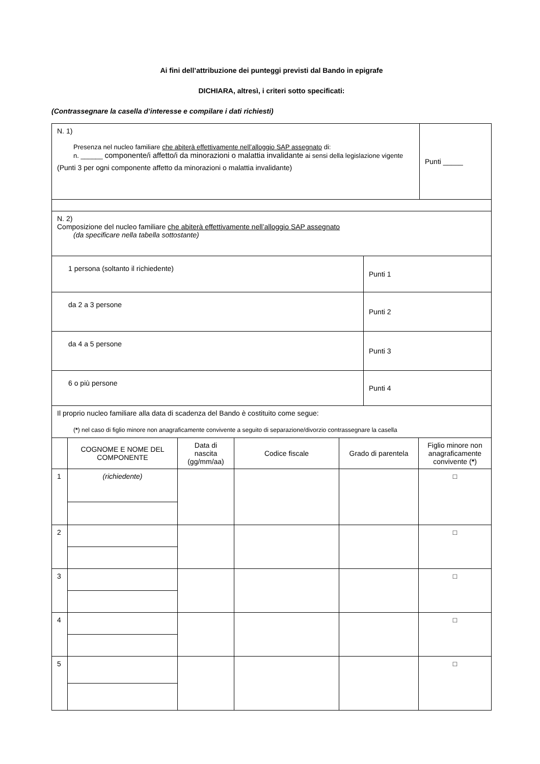Ai fini dell’attribuzione dei punteggi previsti dal Bando in epigrafe
DICHIARA, altresì, i criteri sotto specificati:
(Contrassegnare la casella d’interesse e compilare i dati richiesti)
| N. 1) Presenza nel nucleo familiare che abiterà effettivamente nell’alloggio SAP assegnato di: n. ______ componente/i affetto/i da minorazioni o malattia invalidante ai sensi della legislazione vigente (Punti 3 per ogni componente affetto da minorazioni o malattia invalidante) | Punti _____ |
| N. 2) Composizione del nucleo familiare che abiterà effettivamente nell’alloggio SAP assegnato (da specificare nella tabella sottostante) | |
| 1 persona (soltanto il richiedente) | Punti 1 |
| da 2 a 3 persone | Punti 2 |
| da 4 a 5 persone | Punti 3 |
| 6 o più persone | Punti 4 |
| Il proprio nucleo familiare alla data di scadenza del Bando è costituito come segue: ( * ) nel caso di figlio minore non anagraficamente convivente a seguito di separazione/divorzio contrassegnare la casella | |
| | COGNOME E NOME DEL COMPONENTE | Data di nascita (gg/mm/aa) | Codice fiscale | Grado di parentela | Figlio minore non anagraficamente convivente ( * ) |
| --- | --- | --- | --- | --- | --- |
| 1 | (richiedente) | | | | □ |
| 2 | | | | | □ |
| 3 | | | | | □ |
| 4 | | | | | □ |
| 5 | | | | | □ |